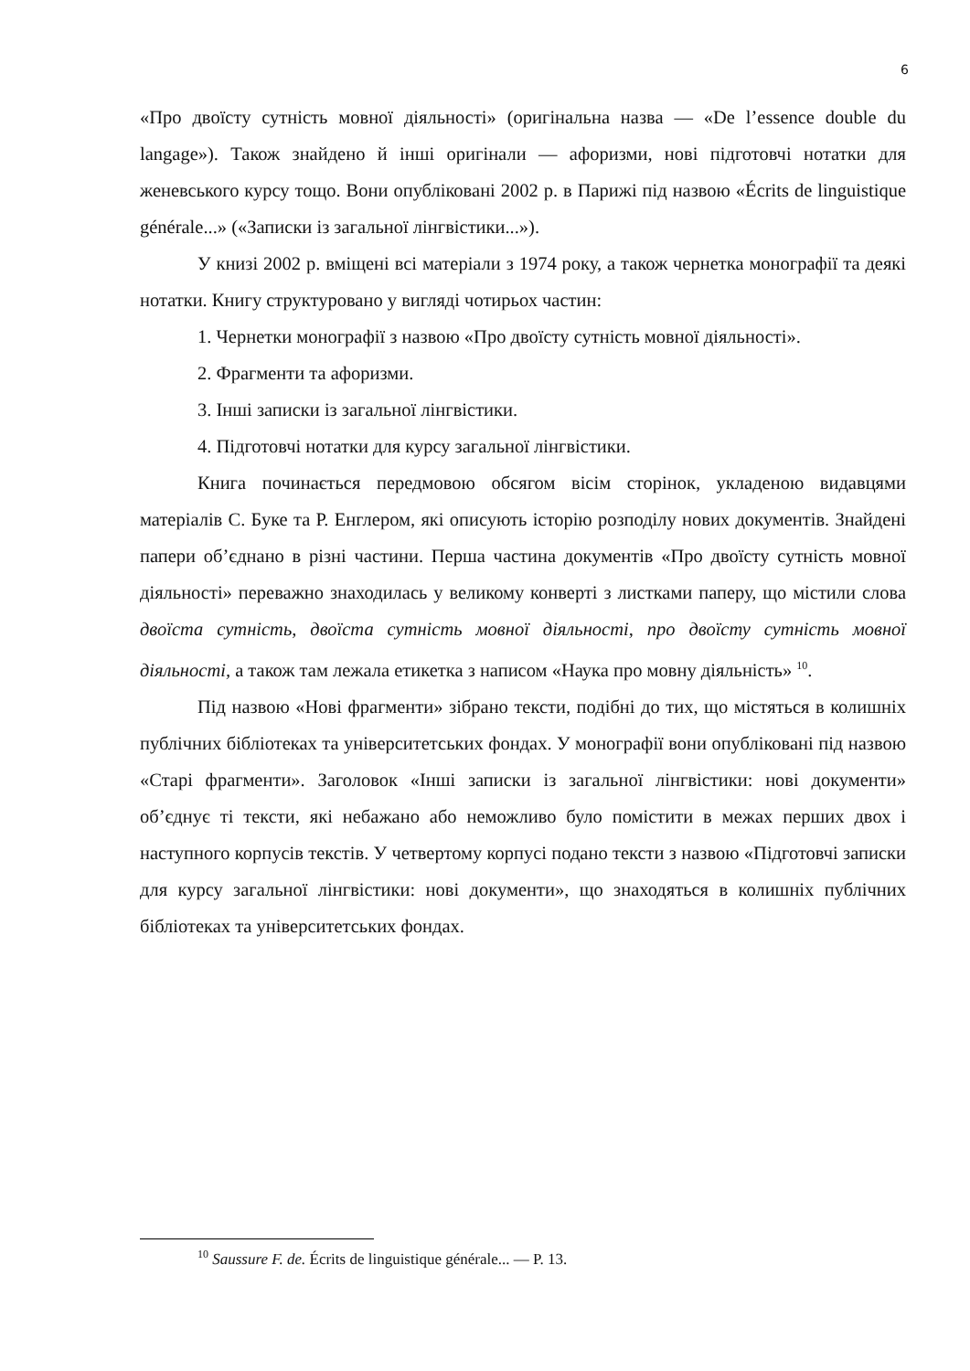6
«Про двоїсту сутність мовної діяльності» (оригінальна назва — «De l’essence double du langage»). Також знайдено й інші оригінали — афоризми, нові підготовчі нотатки для женевського курсу тощо. Вони опубліковані 2002 р. в Парижі під назвою «Écrits de linguistique générale...» («Записки із загальної лінгвістики...»).
У книзі 2002 р. вміщені всі матеріали з 1974 року, а також чернетка монографії та деякі нотатки. Книгу структуровано у вигляді чотирьох частин:
1. Чернетки монографії з назвою «Про двоїсту сутність мовної діяльності».
2. Фрагменти та афоризми.
3. Інші записки із загальної лінгвістики.
4. Підготовчі нотатки для курсу загальної лінгвістики.
Книга починається передмовою обсягом вісім сторінок, укладеною видавцями матеріалів С. Буке та Р. Енглером, які описують історію розподілу нових документів. Знайдені папери об’єднано в різні частини. Перша частина документів «Про двоїсту сутність мовної діяльності» переважно знаходилась у великому конверті з листками паперу, що містили слова двоїста сутність, двоїста сутність мовної діяльності, про двоїсту сутність мовної діяльності, а також там лежала етикетка з написом «Наука про мовну діяльність» <sup>10</sup>.
Під назвою «Нові фрагменти» зібрано тексти, подібні до тих, що містяться в колишніх публічних бібліотеках та університетських фондах. У монографії вони опубліковані під назвою «Старі фрагменти». Заголовок «Інші записки із загальної лінгвістики: нові документи» об’єднує ті тексти, які небажано або неможливо було помістити в межах перших двох і наступного корпусів текстів. У четвертому корпусі подано тексти з назвою «Підготовчі записки для курсу загальної лінгвістики: нові документи», що знаходяться в колишніх публічних бібліотеках та університетських фондах.
<sup>10</sup> Saussure F. de. Écrits de linguistique générale... — P. 13.